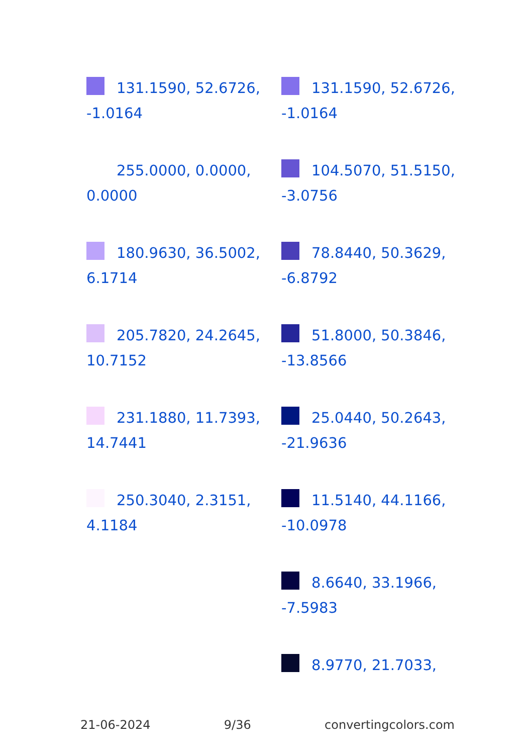131.1590, 52.6726, -1.0164
255.0000, 0.0000, 0.0000
180.9630, 36.5002, 6.1714
205.7820, 24.2645, 10.7152
231.1880, 11.7393, 14.7441
250.3040, 2.3151, 4.1184
131.1590, 52.6726, -1.0164
104.5070, 51.5150, -3.0756
78.8440, 50.3629, -6.8792
51.8000, 50.3846, -13.8566
25.0440, 50.2643, -21.9636
11.5140, 44.1166, -10.0978
8.6640, 33.1966, -7.5983
8.9770, 21.7033,
21-06-2024 9/36 convertingcolors.com